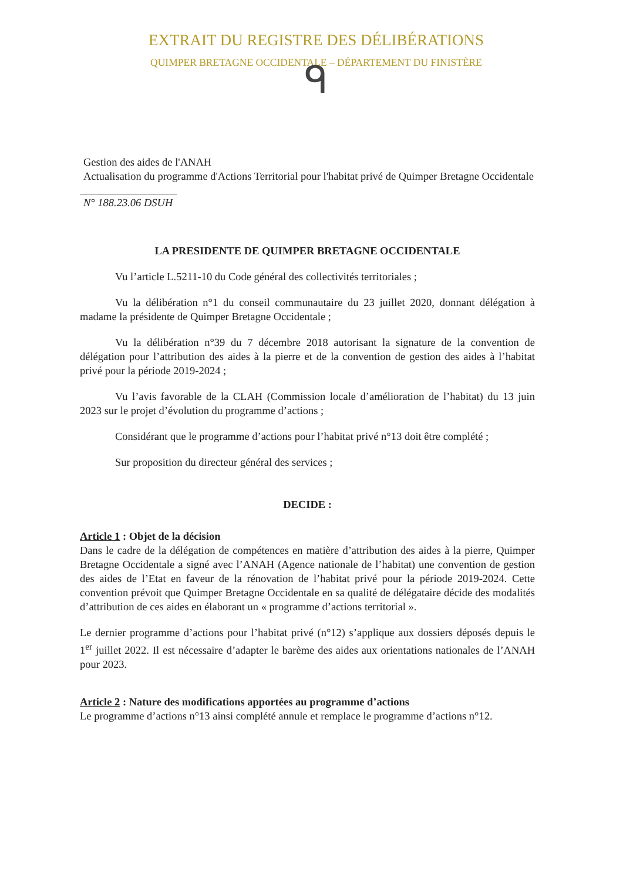EXTRAIT DU REGISTRE DES DÉLIBÉRATIONS
QUIMPER BRETAGNE OCCIDENTALE – DÉPARTEMENT DU FINISTÈRE
ᑫ
Gestion des aides de l'ANAH
Actualisation du programme d'Actions Territorial pour l'habitat privé de Quimper Bretagne Occidentale
N° 188.23.06 DSUH
LA PRESIDENTE DE QUIMPER BRETAGNE OCCIDENTALE
Vu l’article L.5211-10 du Code général des collectivités territoriales ;
Vu la délibération n°1 du conseil communautaire du 23 juillet 2020, donnant délégation à madame la présidente de Quimper Bretagne Occidentale ;
Vu la délibération n°39 du 7 décembre 2018 autorisant la signature de la convention de délégation pour l’attribution des aides à la pierre et de la convention de gestion des aides à l’habitat privé pour la période 2019-2024 ;
Vu l’avis favorable de la CLAH (Commission locale d’amélioration de l’habitat) du 13 juin 2023 sur le projet d’évolution du programme d’actions ;
Considérant que le programme d’actions pour l’habitat privé n°13 doit être complété ;
Sur proposition du directeur général des services ;
DECIDE :
Article 1 : Objet de la décision
Dans le cadre de la délégation de compétences en matière d’attribution des aides à la pierre, Quimper Bretagne Occidentale a signé avec l’ANAH (Agence nationale de l’habitat) une convention de gestion des aides de l’Etat en faveur de la rénovation de l’habitat privé pour la période 2019-2024. Cette convention prévoit que Quimper Bretagne Occidentale en sa qualité de délégataire décide des modalités d’attribution de ces aides en élaborant un « programme d’actions territorial ».
Le dernier programme d’actions pour l’habitat privé (n°12) s’applique aux dossiers déposés depuis le 1<sup>er</sup> juillet 2022. Il est nécessaire d’adapter le barème des aides aux orientations nationales de l’ANAH pour 2023.
Article 2 : Nature des modifications apportées au programme d’actions
Le programme d’actions n°13 ainsi complété annule et remplace le programme d’actions n°12.